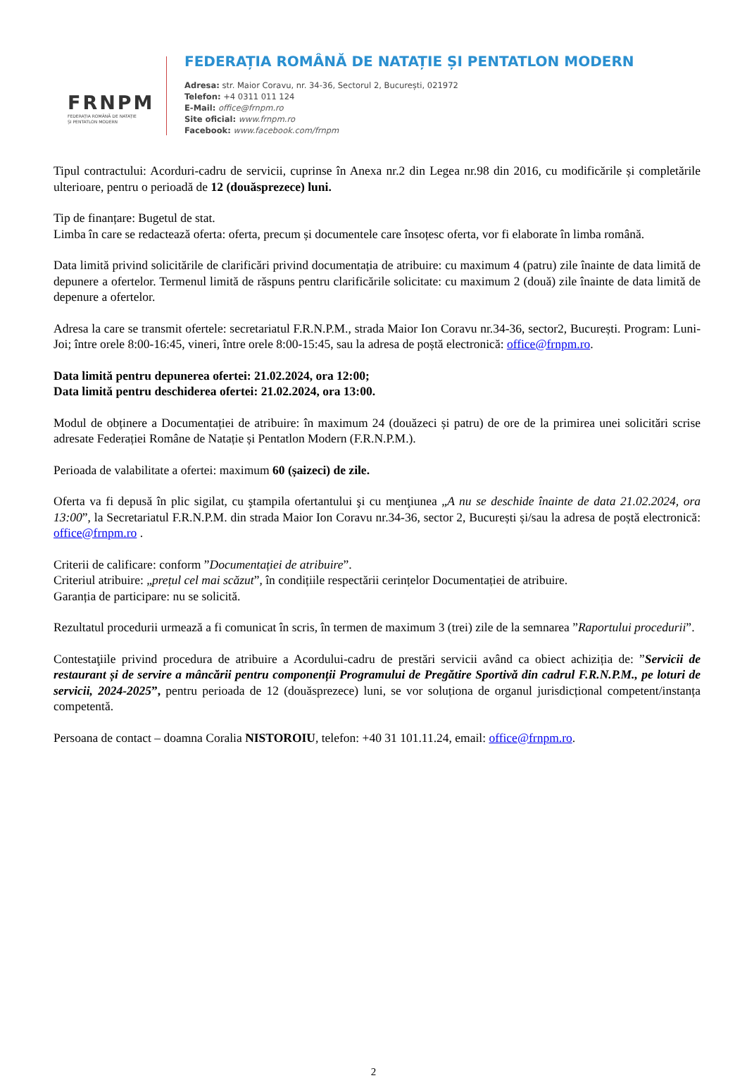FRNPM
FEDERAȚIA ROMÂNĂ DE NATAȚIE
ȘI PENTATLON MODERN
FEDERAȚIA ROMÂNĂ DE NATAȚIE ȘI PENTATLON MODERN
Adresa: str. Maior Coravu, nr. 34-36, Sectorul 2, București, 021972
Telefon: +4 0311 011 124
E-Mail: office@frnpm.ro
Site oficial: www.frnpm.ro
Facebook: www.facebook.com/frnpm
Tipul contractului: Acorduri-cadru de servicii, cuprinse în Anexa nr.2 din Legea nr.98 din 2016, cu modificările și completările ulterioare, pentru o perioadă de 12 (douăsprezece) luni.
Tip de finanțare: Bugetul de stat.
Limba în care se redactează oferta: oferta, precum și documentele care însoțesc oferta, vor fi elaborate în limba română.
Data limită privind solicitările de clarificări privind documentația de atribuire: cu maximum 4 (patru) zile înainte de data limită de depunere a ofertelor. Termenul limită de răspuns pentru clarificările solicitate: cu maximum 2 (două) zile înainte de data limită de depenure a ofertelor.
Adresa la care se transmit ofertele: secretariatul F.R.N.P.M., strada Maior Ion Coravu nr.34-36, sector2, București. Program: Luni-Joi; între orele 8:00-16:45, vineri, între orele 8:00-15:45, sau la adresa de poștă electronică: office@frnpm.ro.
Data limită pentru depunerea ofertei: 21.02.2024, ora 12:00;
Data limită pentru deschiderea ofertei: 21.02.2024, ora 13:00.
Modul de obținere a Documentației de atribuire: în maximum 24 (douăzeci și patru) de ore de la primirea unei solicitări scrise adresate Federației Române de Natație și Pentatlon Modern (F.R.N.P.M.).
Perioada de valabilitate a ofertei: maximum 60 (șaizeci) de zile.
Oferta va fi depusă în plic sigilat, cu ştampila ofertantului şi cu menţiunea „A nu se deschide înainte de data 21.02.2024, ora 13:00”, la Secretariatul F.R.N.P.M. din strada Maior Ion Coravu nr.34-36, sector 2, București și/sau la adresa de poștă electronică: office@frnpm.ro .
Criterii de calificare: conform ”Documentației de atribuire”.
Criteriul atribuire: „prețul cel mai scăzut”, în condițiile respectării cerințelor Documentației de atribuire.
Garanția de participare: nu se solicită.
Rezultatul procedurii urmează a fi comunicat în scris, în termen de maximum 3 (trei) zile de la semnarea ”Raportului procedurii”.
Contestaţiile privind procedura de atribuire a Acordului-cadru de prestări servicii având ca obiect achiziția de: ”Servicii de restaurant și de servire a mâncării pentru componenții Programului de Pregătire Sportivă din cadrul F.R.N.P.M., pe loturi de servicii, 2024-2025”, pentru perioada de 12 (douăsprezece) luni, se vor soluționa de organul jurisdicțional competent/instanța competentă.
Persoana de contact – doamna Coralia NISTOROIU, telefon: +40 31 101.11.24, email: office@frnpm.ro.
2